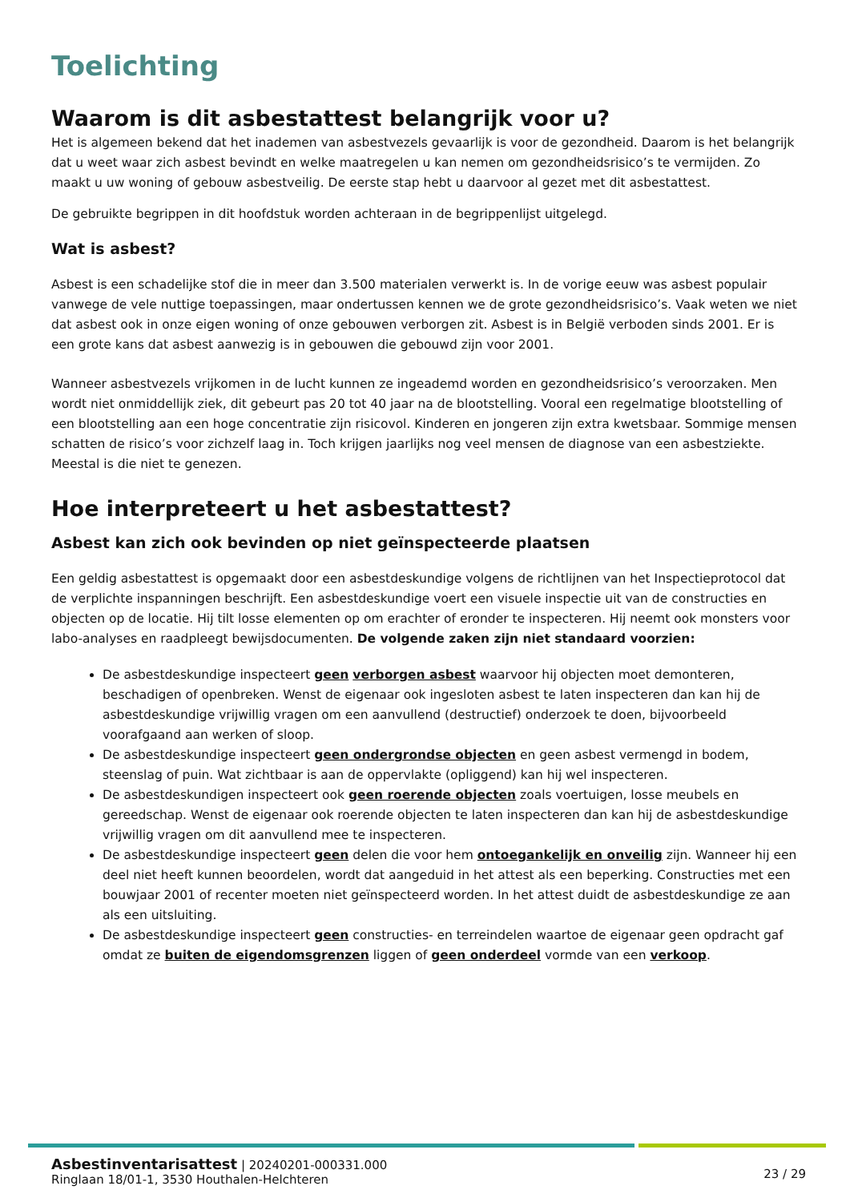Toelichting
Waarom is dit asbestattest belangrijk voor u?
Het is algemeen bekend dat het inademen van asbestvezels gevaarlijk is voor de gezondheid. Daarom is het belangrijk dat u weet waar zich asbest bevindt en welke maatregelen u kan nemen om gezondheidsrisico’s te vermijden. Zo maakt u uw woning of gebouw asbestveilig. De eerste stap hebt u daarvoor al gezet met dit asbestattest.
De gebruikte begrippen in dit hoofdstuk worden achteraan in de begrippenlijst uitgelegd.
Wat is asbest?
Asbest is een schadelijke stof die in meer dan 3.500 materialen verwerkt is. In de vorige eeuw was asbest populair vanwege de vele nuttige toepassingen, maar ondertussen kennen we de grote gezondheidsrisico’s. Vaak weten we niet dat asbest ook in onze eigen woning of onze gebouwen verborgen zit. Asbest is in België verboden sinds 2001. Er is een grote kans dat asbest aanwezig is in gebouwen die gebouwd zijn voor 2001.
Wanneer asbestvezels vrijkomen in de lucht kunnen ze ingeademd worden en gezondheidsrisico’s veroorzaken. Men wordt niet onmiddellijk ziek, dit gebeurt pas 20 tot 40 jaar na de blootstelling. Vooral een regelmatige blootstelling of een blootstelling aan een hoge concentratie zijn risicovol. Kinderen en jongeren zijn extra kwetsbaar. Sommige mensen schatten de risico’s voor zichzelf laag in. Toch krijgen jaarlijks nog veel mensen de diagnose van een asbestziekte. Meestal is die niet te genezen.
Hoe interpreteert u het asbestattest?
Asbest kan zich ook bevinden op niet geïnspecteerde plaatsen
Een geldig asbestattest is opgemaakt door een asbestdeskundige volgens de richtlijnen van het Inspectieprotocol dat de verplichte inspanningen beschrijft. Een asbestdeskundige voert een visuele inspectie uit van de constructies en objecten op de locatie. Hij tilt losse elementen op om erachter of eronder te inspecteren. Hij neemt ook monsters voor labo-analyses en raadpleegt bewijsdocumenten. De volgende zaken zijn niet standaard voorzien:
De asbestdeskundige inspecteert geen verborgen asbest waarvoor hij objecten moet demonteren, beschadigen of openbreken. Wenst de eigenaar ook ingesloten asbest te laten inspecteren dan kan hij de asbestdeskundige vrijwillig vragen om een aanvullend (destructief) onderzoek te doen, bijvoorbeeld voorafgaand aan werken of sloop.
De asbestdeskundige inspecteert geen ondergrondse objecten en geen asbest vermengd in bodem, steenslag of puin. Wat zichtbaar is aan de oppervlakte (opliggend) kan hij wel inspecteren.
De asbestdeskundigen inspecteert ook geen roerende objecten zoals voertuigen, losse meubels en gereedschap. Wenst de eigenaar ook roerende objecten te laten inspecteren dan kan hij de asbestdeskundige vrijwillig vragen om dit aanvullend mee te inspecteren.
De asbestdeskundige inspecteert geen delen die voor hem ontoegankelijk en onveilig zijn. Wanneer hij een deel niet heeft kunnen beoordelen, wordt dat aangeduid in het attest als een beperking. Constructies met een bouwjaar 2001 of recenter moeten niet geïnspecteerd worden. In het attest duidt de asbestdeskundige ze aan als een uitsluiting.
De asbestdeskundige inspecteert geen constructies- en terreindelen waartoe de eigenaar geen opdracht gaf omdat ze buiten de eigendomsgrenzen liggen of geen onderdeel vormde van een verkoop.
Asbestinventarisattest | 20240201-000331.000
Ringlaan 18/01-1, 3530 Houthalen-Helchteren
23 / 29